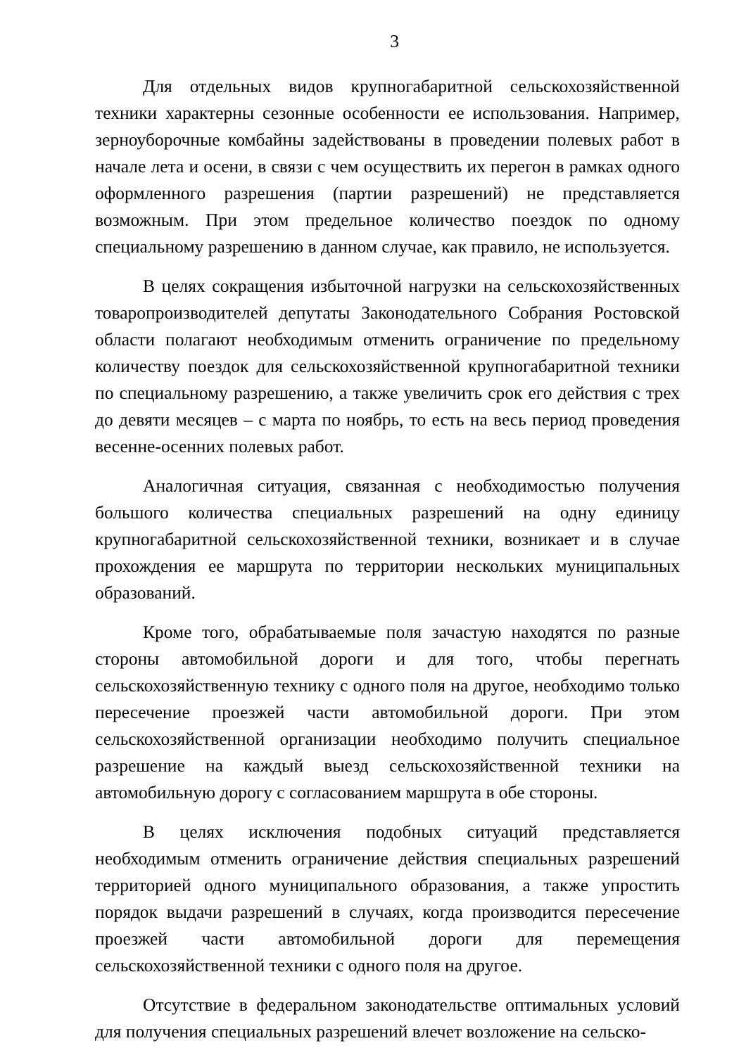3
Для отдельных видов крупногабаритной сельскохозяйственной техники характерны сезонные особенности ее использования. Например, зерноуборочные комбайны задействованы в проведении полевых работ в начале лета и осени, в связи с чем осуществить их перегон в рамках одного оформленного разрешения (партии разрешений) не представляется возможным. При этом предельное количество поездок по одному специальному разрешению в данном случае, как правило, не используется.
В целях сокращения избыточной нагрузки на сельскохозяйственных товаропроизводителей депутаты Законодательного Собрания Ростовской области полагают необходимым отменить ограничение по предельному количеству поездок для сельскохозяйственной крупногабаритной техники по специальному разрешению, а также увеличить срок его действия с трех до девяти месяцев – с марта по ноябрь, то есть на весь период проведения весенне-осенних полевых работ.
Аналогичная ситуация, связанная с необходимостью получения большого количества специальных разрешений на одну единицу крупногабаритной сельскохозяйственной техники, возникает и в случае прохождения ее маршрута по территории нескольких муниципальных образований.
Кроме того, обрабатываемые поля зачастую находятся по разные стороны автомобильной дороги и для того, чтобы перегнать сельскохозяйственную технику с одного поля на другое, необходимо только пересечение проезжей части автомобильной дороги. При этом сельскохозяйственной организации необходимо получить специальное разрешение на каждый выезд сельскохозяйственной техники на автомобильную дорогу с согласованием маршрута в обе стороны.
В целях исключения подобных ситуаций представляется необходимым отменить ограничение действия специальных разрешений территорией одного муниципального образования, а также упростить порядок выдачи разрешений в случаях, когда производится пересечение проезжей части автомобильной дороги для перемещения сельскохозяйственной техники с одного поля на другое.
Отсутствие в федеральном законодательстве оптимальных условий для получения специальных разрешений влечет возложение на сельско-